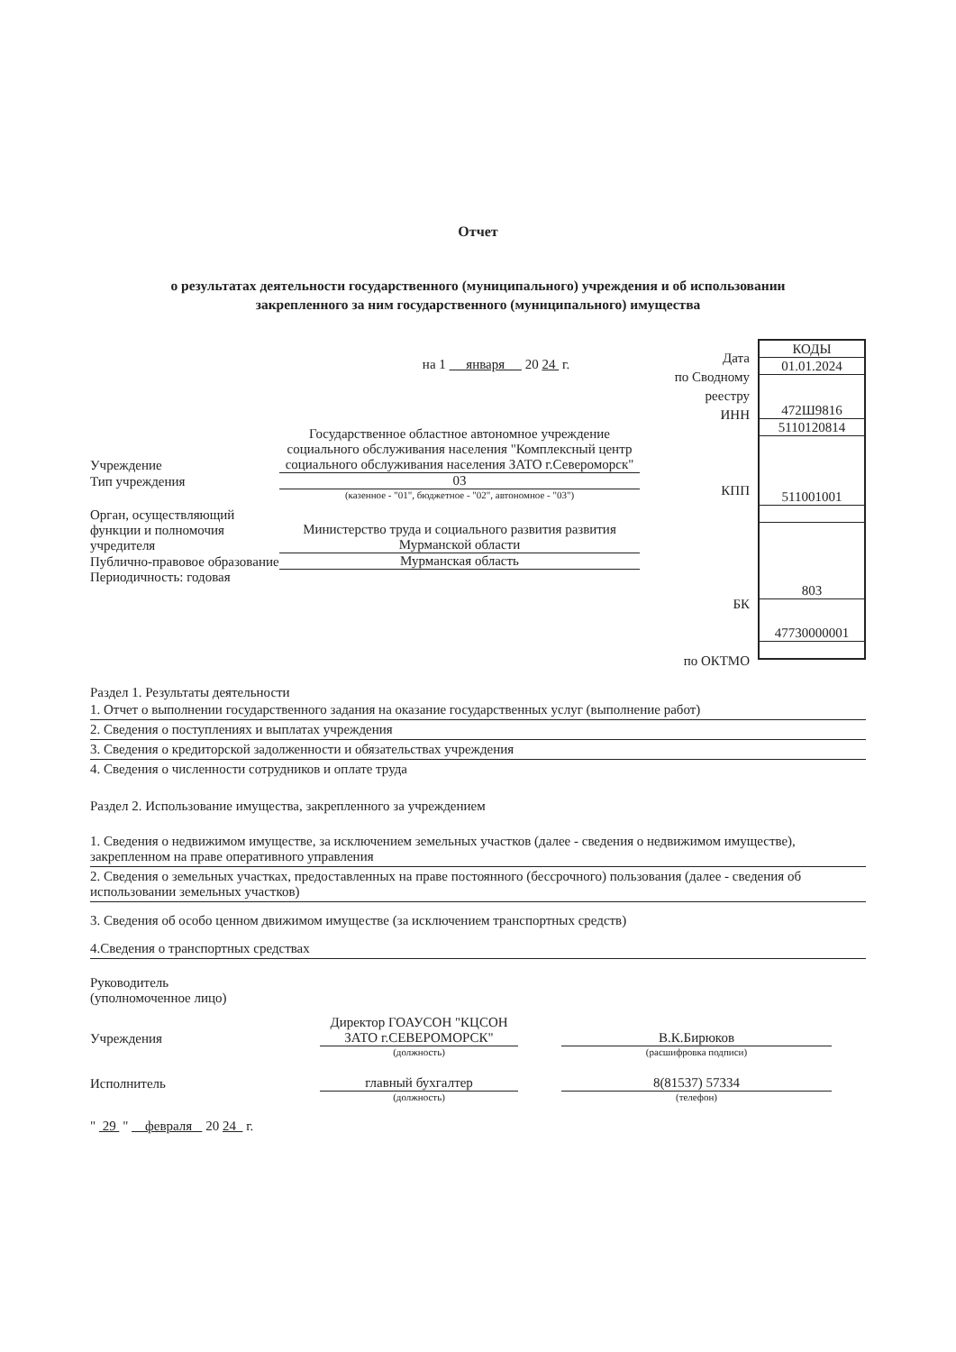Отчет
о результатах деятельности государственного (муниципального) учреждения и об использовании
закрепленного за ним государственного (муниципального) имущества
на 1 января 20 24 г.
Учреждение
Государственное областное автономное учреждение социального обслуживания населения "Комплексный центр социального обслуживания населения ЗАТО г.Североморск"
Тип учреждения
03
(казенное - "01", бюджетное - "02", автономное - "03")
Орган, осуществляющий функции и полномочия учредителя
Министерство труда и социального развития развития Мурманской области
Публично-правовое образование
Мурманская область
Периодичность: годовая
| КОДЫ |
| 01.01.2024 |
| 472Ш9816 |
| 5110120814 |
| 511001001 |
| 803 |
| 47730000001 |
Дата
по Сводному
реестру
ИНН
КПП
БК
по ОКТМО
Раздел 1. Результаты деятельности
1. Отчет о выполнении государственного задания на оказание государственных услуг (выполнение работ)
2. Сведения о поступлениях и выплатах учреждения
3. Сведения о кредиторской задолженности и обязательствах учреждения
4. Сведения о численности сотрудников и оплате труда
Раздел 2. Использование имущества, закрепленного за учреждением
1. Сведения о недвижимом имуществе, за исключением земельных участков (далее - сведения о недвижимом имуществе), закрепленном на праве оперативного управления
2. Сведения о земельных участках, предоставленных на праве постоянного (бессрочного) пользования (далее - сведения об использовании земельных участков)
3. Сведения об особо ценном движимом имуществе (за исключением транспортных средств)
4.Сведения о транспортных средствах
Руководитель
(уполномоченное лицо)
Учреждения
Директор ГОАУСОН "КЦСОН ЗАТО г.СЕВЕРОМОРСК"
В.К.Бирюков
(должность)
(расшифровка подписи)
Исполнитель
главный бухгалтер
8(81537) 57334
(должность)
(телефон)
" 29 " февраля 20 24 г.